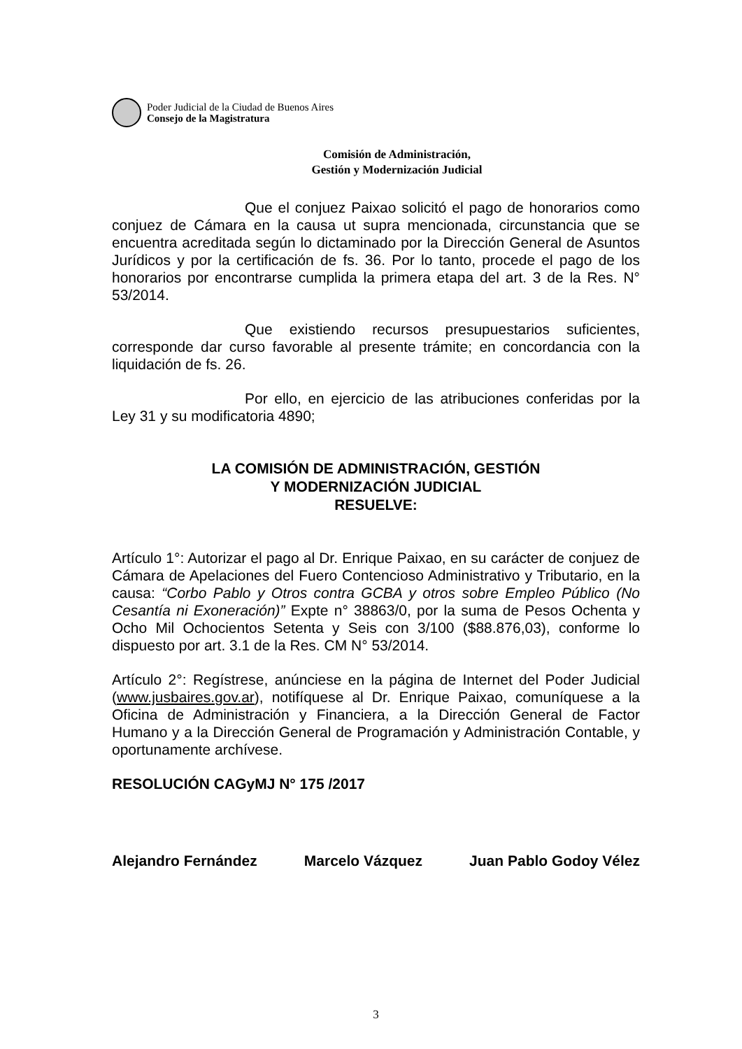Poder Judicial de la Ciudad de Buenos Aires
Consejo de la Magistratura
Comisión de Administración,
Gestión y Modernización Judicial
Que el conjuez Paixao solicitó el pago de honorarios como conjuez de Cámara en la causa ut supra mencionada, circunstancia que se encuentra acreditada según lo dictaminado por la Dirección General de Asuntos Jurídicos y por la certificación de fs. 36. Por lo tanto, procede el pago de los honorarios por encontrarse cumplida la primera etapa del art. 3 de la Res. N° 53/2014.
Que existiendo recursos presupuestarios suficientes, corresponde dar curso favorable al presente trámite; en concordancia con la liquidación de fs. 26.
Por ello, en ejercicio de las atribuciones conferidas por la Ley 31 y su modificatoria 4890;
LA COMISIÓN DE ADMINISTRACIÓN, GESTIÓN
Y MODERNIZACIÓN JUDICIAL
RESUELVE:
Artículo 1°: Autorizar el pago al Dr. Enrique Paixao, en su carácter de conjuez de Cámara de Apelaciones del Fuero Contencioso Administrativo y Tributario, en la causa: “Corbo Pablo y Otros contra GCBA y otros sobre Empleo Público (No Cesantía ni Exoneración)” Expte n° 38863/0, por la suma de Pesos Ochenta y Ocho Mil Ochocientos Setenta y Seis con 3/100 ($88.876,03), conforme lo dispuesto por art. 3.1 de la Res. CM N° 53/2014.
Artículo 2°: Regístrese, anúnciese en la página de Internet del Poder Judicial (www.jusbaires.gov.ar), notifíquese al Dr. Enrique Paixao, comuníquese a la Oficina de Administración y Financiera, a la Dirección General de Factor Humano y a la Dirección General de Programación y Administración Contable, y oportunamente archívese.
RESOLUCIÓN CAGyMJ N° 175 /2017
Alejandro Fernández Marcelo Vázquez Juan Pablo Godoy Vélez
3